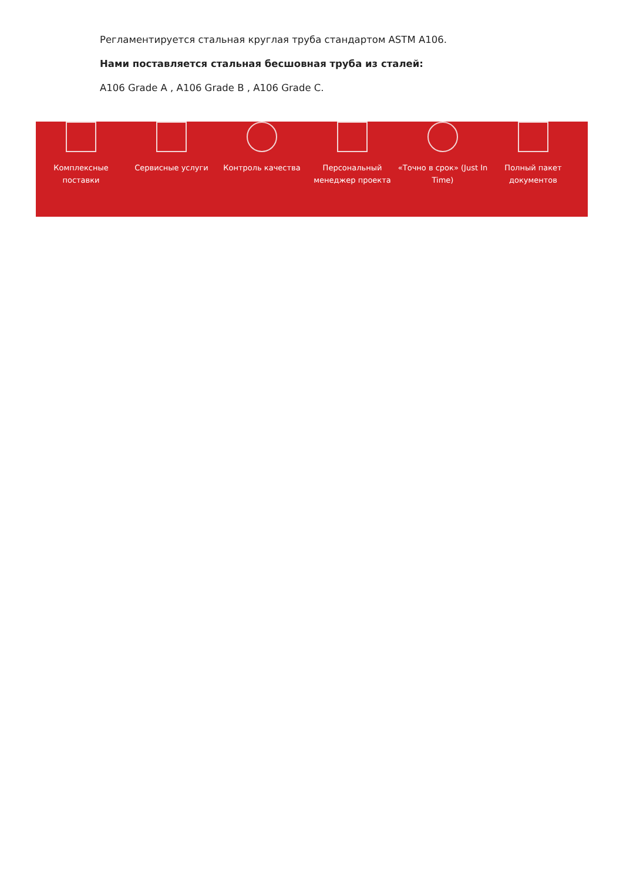Регламентируется стальная круглая труба стандартом ASTM A106.
Нами поставляется стальная бесшовная труба из сталей:
A106 Grade A , A106 Grade B , A106 Grade C.
Комплексные поставки
Сервисные услуги Контроль качества Персональный менеджер проекта
«Точно в срок» (Just In Time)
Полный пакет документов